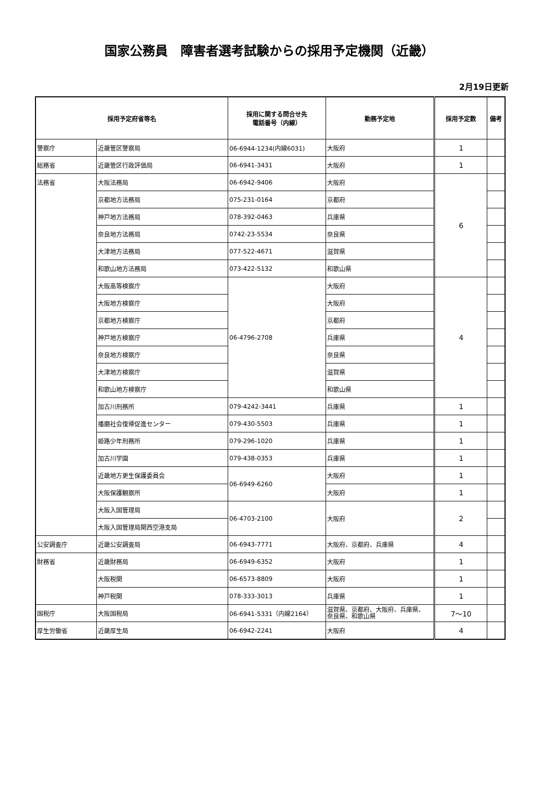国家公務員　障害者選考試験からの採用予定機関（近畿）
2月19日更新
| 採用予定府省等名 | | 採用に関する問合せ先 電話番号（内線） | 勤務予定地 | 採用予定数 | 備考 |
| --- | --- | --- | --- | --- | --- |
| 警察庁 | 近畿管区警察局 | 06-6944-1234(内線6031) | 大阪府 | 1 | |
| 総務省 | 近畿管区行政評価局 | 06-6941-3431 | 大阪府 | 1 | |
| 法務省 | 大阪法務局 | 06-6942-9406 | 大阪府 | 6 | |
| | 京都地方法務局 | 075-231-0164 | 京都府 | | |
| | 神戸地方法務局 | 078-392-0463 | 兵庫県 | | |
| | 奈良地方法務局 | 0742-23-5534 | 奈良県 | | |
| | 大津地方法務局 | 077-522-4671 | 滋賀県 | | |
| | 和歌山地方法務局 | 073-422-5132 | 和歌山県 | | |
| | 大阪高等検察庁 | 06-4796-2708 | 大阪府 | 4 | |
| | 大阪地方検察庁 | | 大阪府 | | |
| | 京都地方検察庁 | | 京都府 | | |
| | 神戸地方検察庁 | | 兵庫県 | | |
| | 奈良地方検察庁 | | 奈良県 | | |
| | 大津地方検察庁 | | 滋賀県 | | |
| | 和歌山地方検察庁 | | 和歌山県 | | |
| | 加古川刑務所 | 079-4242-3441 | 兵庫県 | 1 | |
| | 播磨社会復帰促進センター | 079-430-5503 | 兵庫県 | 1 | |
| | 姫路少年刑務所 | 079-296-1020 | 兵庫県 | 1 | |
| | 加古川学園 | 079-438-0353 | 兵庫県 | 1 | |
| | 近畿地方更生保護委員会 | 06-6949-6260 | 大阪府 | 1 | |
| | 大阪保護観察所 | | 大阪府 | 1 | |
| | 大阪入国管理局 | 06-4703-2100 | 大阪府 | 2 | |
| | 大阪入国管理局関西空港支局 | | | | |
| 公安調査庁 | 近畿公安調査局 | 06-6943-7771 | 大阪府、京都府、兵庫県 | 4 | |
| 財務省 | 近畿財務局 | 06-6949-6352 | 大阪府 | 1 | |
| | 大阪税関 | 06-6573-8809 | 大阪府 | 1 | |
| | 神戸税関 | 078-333-3013 | 兵庫県 | 1 | |
| 国税庁 | 大阪国税局 | 06-6941-5331（内線2164） | 滋賀県、京都府、大阪府、兵庫県、 奈良県、和歌山県 | 7～10 | |
| 厚生労働省 | 近畿厚生局 | 06-6942-2241 | 大阪府 | 4 | |